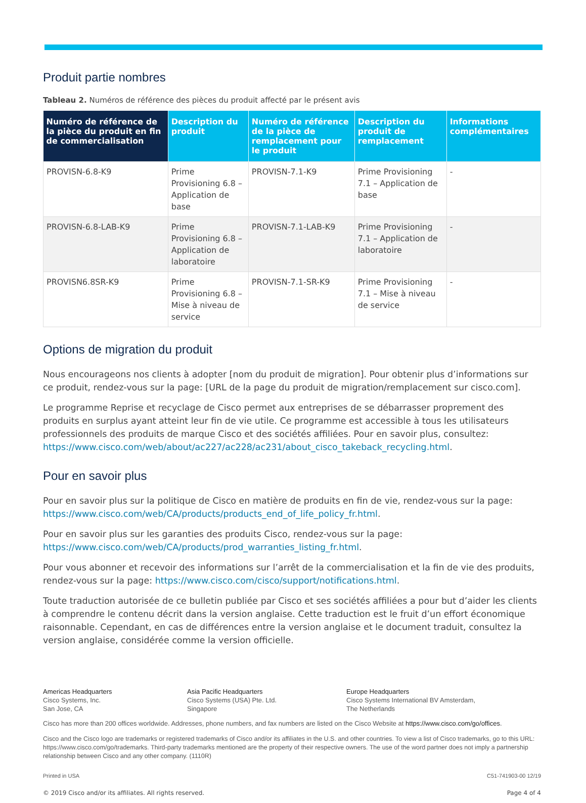Produit partie nombres
Tableau 2. Numéros de référence des pièces du produit affecté par le présent avis
| Numéro de référence de la pièce du produit en fin de commercialisation | Description du produit | Numéro de référence de la pièce de remplacement pour le produit | Description du produit de remplacement | Informations complémentaires |
| --- | --- | --- | --- | --- |
| PROVISN-6.8-K9 | Prime Provisioning 6.8 – Application de base | PROVISN-7.1-K9 | Prime Provisioning 7.1 – Application de base | - |
| PROVISN-6.8-LAB-K9 | Prime Provisioning 6.8 – Application de laboratoire | PROVISN-7.1-LAB-K9 | Prime Provisioning 7.1 – Application de laboratoire | - |
| PROVISN6.8SR-K9 | Prime Provisioning 6.8 – Mise à niveau de service | PROVISN-7.1-SR-K9 | Prime Provisioning 7.1 – Mise à niveau de service | - |
Options de migration du produit
Nous encourageons nos clients à adopter [nom du produit de migration]. Pour obtenir plus d’informations sur ce produit, rendez-vous sur la page: [URL de la page du produit de migration/remplacement sur cisco.com].
Le programme Reprise et recyclage de Cisco permet aux entreprises de se débarrasser proprement des produits en surplus ayant atteint leur fin de vie utile. Ce programme est accessible à tous les utilisateurs professionnels des produits de marque Cisco et des sociétés affiliées. Pour en savoir plus, consultez: https://www.cisco.com/web/about/ac227/ac228/ac231/about_cisco_takeback_recycling.html.
Pour en savoir plus
Pour en savoir plus sur la politique de Cisco en matière de produits en fin de vie, rendez-vous sur la page: https://www.cisco.com/web/CA/products/products_end_of_life_policy_fr.html.
Pour en savoir plus sur les garanties des produits Cisco, rendez-vous sur la page: https://www.cisco.com/web/CA/products/prod_warranties_listing_fr.html.
Pour vous abonner et recevoir des informations sur l’arrêt de la commercialisation et la fin de vie des produits, rendez-vous sur la page: https://www.cisco.com/cisco/support/notifications.html.
Toute traduction autorisée de ce bulletin publiée par Cisco et ses sociétés affiliées a pour but d’aider les clients à comprendre le contenu décrit dans la version anglaise. Cette traduction est le fruit d’un effort économique raisonnable. Cependant, en cas de différences entre la version anglaise et le document traduit, consultez la version anglaise, considérée comme la version officielle.
Americas Headquarters
Cisco Systems, Inc.
San Jose, CA
Asia Pacific Headquarters
Cisco Systems (USA) Pte. Ltd.
Singapore
Europe Headquarters
Cisco Systems International BV Amsterdam,
The Netherlands
Cisco has more than 200 offices worldwide. Addresses, phone numbers, and fax numbers are listed on the Cisco Website at https://www.cisco.com/go/offices.
Cisco and the Cisco logo are trademarks or registered trademarks of Cisco and/or its affiliates in the U.S. and other countries. To view a list of Cisco trademarks, go to this URL: https://www.cisco.com/go/trademarks. Third-party trademarks mentioned are the property of their respective owners. The use of the word partner does not imply a partnership relationship between Cisco and any other company. (1110R)
Printed in USA C51-741903-00 12/19
© 2019 Cisco and/or its affiliates. All rights reserved. Page 4 of 4